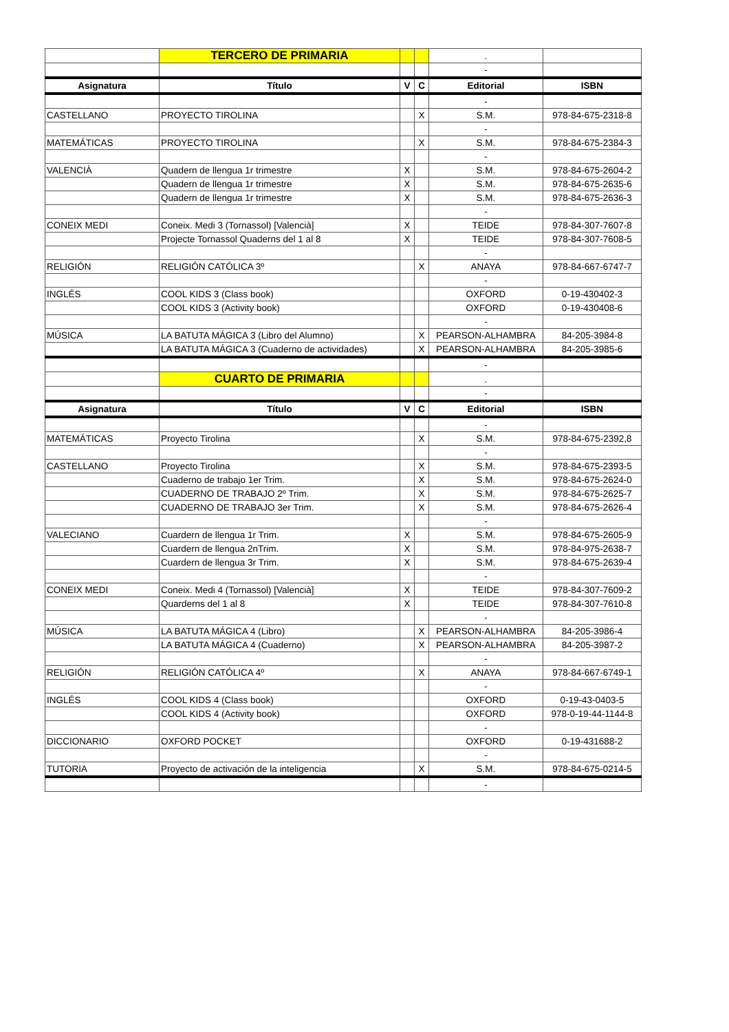| | TERCERO DE PRIMARIA | | | . | |
| | | | | - | |
| Asignatura | Título | V | C | Editorial | ISBN |
| | | | | - | |
| CASTELLANO | PROYECTO TIROLINA | | X | S.M. | 978-84-675-2318-8 |
| | | | | - | |
| MATEMÁTICAS | PROYECTO TIROLINA | | X | S.M. | 978-84-675-2384-3 |
| | | | | - | |
| VALENCIÀ | Quadern de llengua 1r trimestre | X | | S.M. | 978-84-675-2604-2 |
| | Quadern de llengua 1r trimestre | X | | S.M. | 978-84-675-2635-6 |
| | Quadern de llengua 1r trimestre | X | | S.M. | 978-84-675-2636-3 |
| | | | | - | |
| CONEIX MEDI | Coneix. Medi 3 (Tornassol) [Valencià] | X | | TEIDE | 978-84-307-7607-8 |
| | Projecte Tornassol Quaderns del 1 al 8 | X | | TEIDE | 978-84-307-7608-5 |
| | | | | - | |
| RELIGIÓN | RELIGIÓN CATÓLICA 3º | | X | ANAYA | 978-84-667-6747-7 |
| | | | | - | |
| INGLÉS | COOL KIDS 3 (Class book) | | | OXFORD | 0-19-430402-3 |
| | COOL KIDS 3 (Activity book) | | | OXFORD | 0-19-430408-6 |
| | | | | - | |
| MÚSICA | LA BATUTA MÁGICA 3 (Libro del Alumno) | | X | PEARSON-ALHAMBRA | 84-205-3984-8 |
| | LA BATUTA MÁGICA 3 (Cuaderno de actividades) | | X | PEARSON-ALHAMBRA | 84-205-3985-6 |
| | | | | - | |
| | CUARTO DE PRIMARIA | | | . | |
| | | | | - | |
| Asignatura | Título | V | C | Editorial | ISBN |
| | | | | - | |
| MATEMÁTICAS | Proyecto Tirolina | | X | S.M. | 978-84-675-2392,8 |
| | | | | - | |
| CASTELLANO | Proyecto Tirolina | | X | S.M. | 978-84-675-2393-5 |
| | Cuaderno de trabajo 1er Trim. | | X | S.M. | 978-84-675-2624-0 |
| | CUADERNO DE TRABAJO 2º Trim. | | X | S.M. | 978-84-675-2625-7 |
| | CUADERNO DE TRABAJO 3er Trim. | | X | S.M. | 978-84-675-2626-4 |
| | | | | - | |
| VALECIANO | Cuardern de llengua 1r Trim. | X | | S.M. | 978-84-675-2605-9 |
| | Cuardern de llengua 2nTrim. | X | | S.M. | 978-84-975-2638-7 |
| | Cuardern de llengua 3r Trim. | X | | S.M. | 978-84-675-2639-4 |
| | | | | - | |
| CONEIX MEDI | Coneix. Medi 4 (Tornassol) [Valencià] | X | | TEIDE | 978-84-307-7609-2 |
| | Quarderns del 1 al 8 | X | | TEIDE | 978-84-307-7610-8 |
| | | | | - | |
| MÚSICA | LA BATUTA MÁGICA 4 (Libro) | | X | PEARSON-ALHAMBRA | 84-205-3986-4 |
| | LA BATUTA MÁGICA 4 (Cuaderno) | | X | PEARSON-ALHAMBRA | 84-205-3987-2 |
| | | | | - | |
| RELIGIÓN | RELIGIÓN CATÓLICA 4º | | X | ANAYA | 978-84-667-6749-1 |
| | | | | - | |
| INGLÉS | COOL KIDS 4 (Class book) | | | OXFORD | 0-19-43-0403-5 |
| | COOL KIDS 4 (Activity book) | | | OXFORD | 978-0-19-44-1144-8 |
| | | | | - | |
| DICCIONARIO | OXFORD POCKET | | | OXFORD | 0-19-431688-2 |
| | | | | - | |
| TUTORIA | Proyecto de activación de la inteligencia | | X | S.M. | 978-84-675-0214-5 |
| | | | | - | |